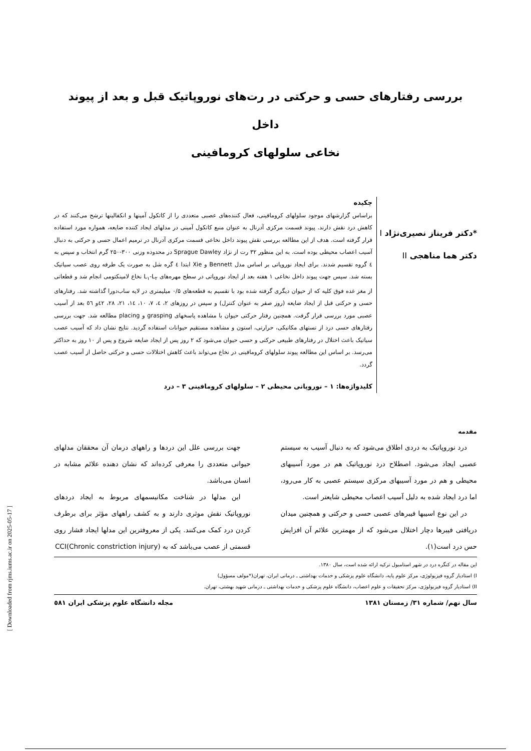بررسی رفتارهای حسی و حرکتی در رت‌های نوروپاتیک قبل و بعد از پیوند داخل
نخاعی سلولهای کرومافینی
*دکتر فریناز نصیری‌نژاد I
دکتر هما مناهجی II
چکیده
براساس گزارشهای موجود سلولهای کرومافینی، فعال کننده‌های عصبی متعددی را از کاتکول آمینها و انکفالینها ترشح می‌کنند که در کاهش درد نقش دارند. پیوند قسمت مرکزی آدرنال به عنوان منبع کاتکول آمینی در مدلهای ایجاد کننده ضایعه، همواره مورد استفاده قرار گرفته است. هدف از این مطالعه بررسی نقش پیوند داخل نخاعی قسمت مرکزی آدرنال در ترمیم اعمال حسی و حرکتی به دنبال آسیب اعصاب محیطی بوده است. به این منظور ۳۲ رت از نژاد Sprague Dawley در محدوده وزنی ۳۰۰-۲۵۰ گرم انتخاب و سپس به ٤ گروه تقسیم شدند. برای ایجاد نوروپاتی بر اساس مدل Bennett و Xie ابتدا ٤ گره شل به صورت یک طرفه روی عصب سیاتیک بسته شد. سپس جهت پیوند داخل نخاعی ۱ هفته بعد از ایجاد نوروپاتی در سطح مهره‌های L<sub>۱</sub>-L<sub>۲</sub> نخاع لامینکتومی انجام شد و قطعاتی از مغز غده فوق کلیه که از حیوان دیگری گرفته شده بود با تقسیم به قطعه‌های ۰/۵ میلیمتری در لایه ساب‌دورا گذاشته شد. رفتارهای حسی و حرکتی قبل از ایجاد ضایعه (روز صفر به عنوان کنترل) و سپس در روزهای ۲، ٤، ۷، ۱۰، ۱٤، ۲۱، ۲۸، ٤۲و ٥٦ بعد از آسیب عصبی مورد بررسی قرار گرفت. همچنین رفتار حرکتی حیوان با مشاهده پاسخهای grasping و placing مطالعه شد. جهت بررسی رفتارهای حسی درد از تستهای مکانیکی، حرارتی، استون و مشاهده مستقیم حیوانات استفاده گردید. نتایج نشان داد که آسیب عصب سیاتیک باعث اختلال در رفتارهای طبیعی حرکتی و حسی حیوان می‌شود که ۲ روز پس از ایجاد ضایعه شروع و پس از ۱۰ روز به حداکثر می‌رسد. بر اساس این مطالعه پیوند سلولهای کرومافینی در نخاع می‌تواند باعث کاهش اختلالات حسی و حرکتی حاصل از آسیب عصب گردد.
کلیدواژه‌ها: ۱ – نوروپاتی محیطی ۲ – سلولهای کرومافینی ۳ – درد
مقدمه
درد نوروپاتیک به دردی اطلاق می‌شود که به دنبال آسیب به سیستم عصبی ایجاد می‌شود. اصطلاح درد نوروپاتیک هم در مورد آسیبهای محیطی و هم در مورد آسیبهای مرکزی سیستم عصبی به کار می‌رود، اما درد ایجاد شده به دلیل آسیب اعصاب محیطی شایعتر است.
در این نوع اسیبها فیبرهای عصبی حسی و حرکتی و همچنین میدان دریافتی فیبرها دچار اختلال می‌شود که از مهمترین علائم آن افزایش حس درد است(۱).
جهت بررسی علل این دردها و راههای درمان آن محققان مدلهای حیوانی متعددی را معرفی کرده‌اند که نشان دهنده علائم مشابه در انسان می‌باشد.
این مدلها در شناخت مکانیسمهای مربوط به ایجاد دردهای نوروپاتیک نقش موثری دارند و به کشف راههای مؤثر برای برطرف کردن درد کمک می‌کنند. یکی از معروفترین این مدلها ایجاد فشار روی قسمتی از عصب می‌باشد که به CCI(Chronic constriction injury)
این مقاله در کنگره درد در شهر استامبول ترکیه ارائه شده است، سال ۱۳۸۰.
I) استادیار گروه فیزیولوژی، مرکز علوم پایه، دانشگاه علوم پزشکی و خدمات بهداشتی ـ درمانی ایران، تهران(*مولف مسؤول)
II) استادیار گروه فیزیولوژی، مرکز تحقیقات و علوم اعصاب، دانشگاه علوم پزشکی و خدمات بهداشتی ـ درمانی شهید بهشتی، تهران.
سال نهم/ شماره ۳۱/ زمستان ۱۳۸۱ مجله دانشگاه علوم پزشکی ایران ٥۸۱
[ Downloaded from rjms.iums.ac.ir on 2025-05-17 ]